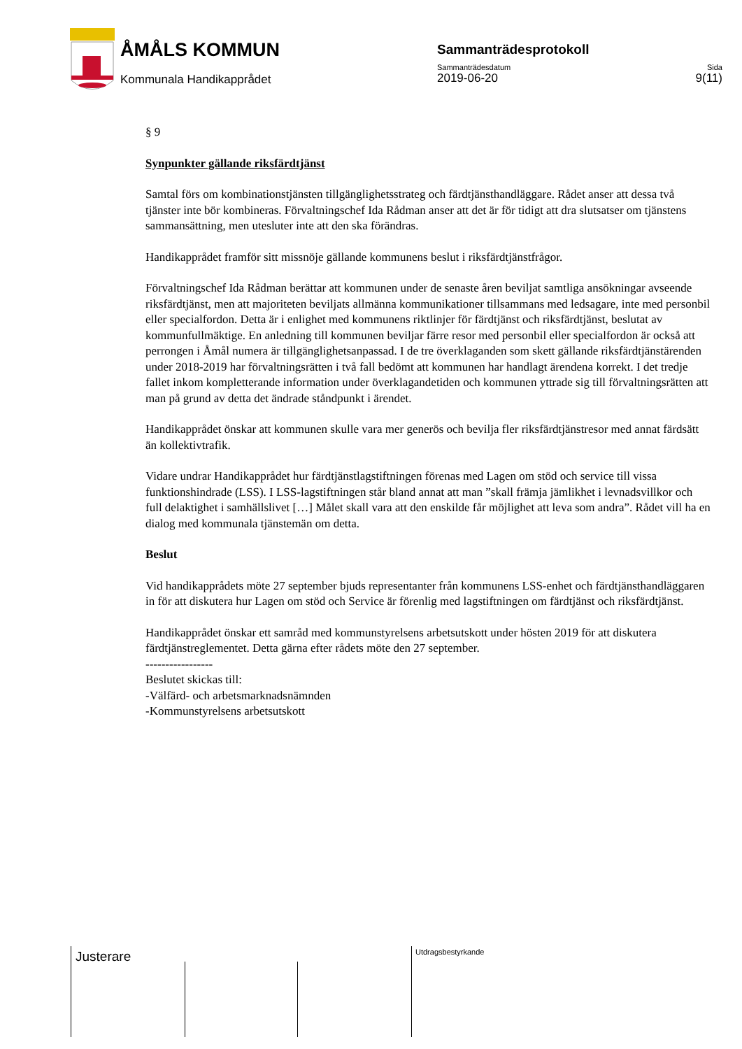ÅMÅLS KOMMUN
Kommunala Handikapprådet
Sammanträdesprotokoll
Sammanträdesdatum Sida
2019-06-20 9(11)
§ 9
Synpunkter gällande riksfärdtjänst
Samtal förs om kombinationstjänsten tillgänglighetsstrateg och färdtjänsthandläggare. Rådet anser att dessa två tjänster inte bör kombineras. Förvaltningschef Ida Rådman anser att det är för tidigt att dra slutsatser om tjänstens sammansättning, men utesluter inte att den ska förändras.
Handikapprådet framför sitt missnöje gällande kommunens beslut i riksfärdtjänstfrågor.
Förvaltningschef Ida Rådman berättar att kommunen under de senaste åren beviljat samtliga ansökningar avseende riksfärdtjänst, men att majoriteten beviljats allmänna kommunikationer tillsammans med ledsagare, inte med personbil eller specialfordon. Detta är i enlighet med kommunens riktlinjer för färdtjänst och riksfärdtjänst, beslutat av kommunfullmäktige. En anledning till kommunen beviljar färre resor med personbil eller specialfordon är också att perrongen i Åmål numera är tillgänglighetsanpassad. I de tre överklaganden som skett gällande riksfärdtjänstärenden under 2018-2019 har förvaltningsrätten i två fall bedömt att kommunen har handlagt ärendena korrekt. I det tredje fallet inkom kompletterande information under överklagandetiden och kommunen yttrade sig till förvaltningsrätten att man på grund av detta det ändrade ståndpunkt i ärendet.
Handikapprådet önskar att kommunen skulle vara mer generös och bevilja fler riksfärdtjänstresor med annat färdsätt än kollektivtrafik.
Vidare undrar Handikapprådet hur färdtjänstlagstiftningen förenas med Lagen om stöd och service till vissa funktionshindrade (LSS). I LSS-lagstiftningen står bland annat att man ”skall främja jämlikhet i levnadsvillkor och full delaktighet i samhällslivet […] Målet skall vara att den enskilde får möjlighet att leva som andra”. Rådet vill ha en dialog med kommunala tjänstemän om detta.
Beslut
Vid handikapprådets möte 27 september bjuds representanter från kommunens LSS-enhet och färdtjänsthandläggaren in för att diskutera hur Lagen om stöd och Service är förenlig med lagstiftningen om färdtjänst och riksfärdtjänst.
Handikapprådet önskar ett samråd med kommunstyrelsens arbetsutskott under hösten 2019 för att diskutera färdtjänstreglementet. Detta gärna efter rådets möte den 27 september.
-----------------
Beslutet skickas till:
-Välfärd- och arbetsmarknadsnämnden
-Kommunstyrelsens arbetsutskott
Justerare Utdragsbestyrkande